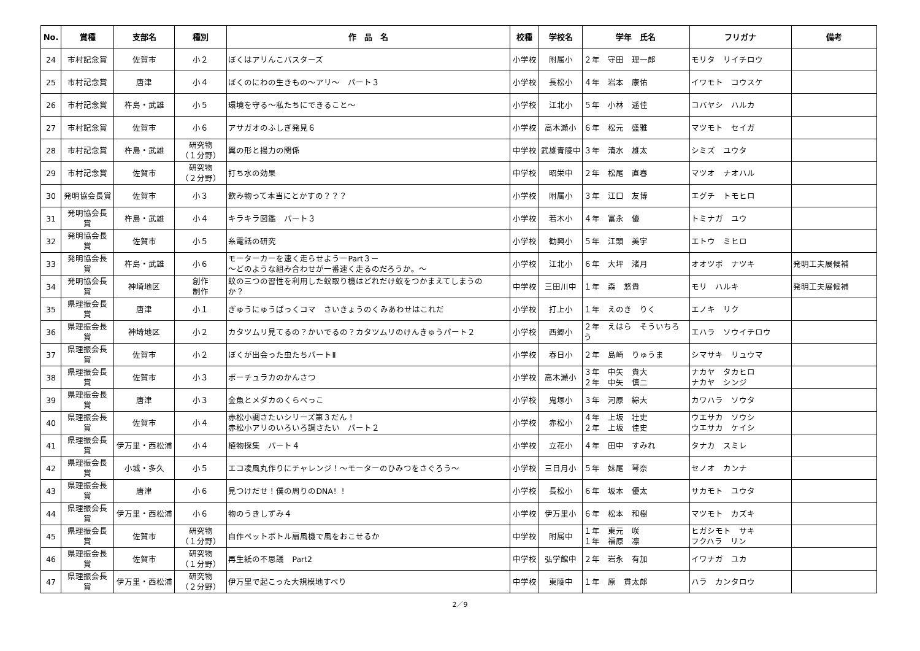| No. | 賞種 | 支部名 | 種別 | 作 品 名 | 校種 | 学校名 | 学年 氏名 | フリガナ | 備考 |
| --- | --- | --- | --- | --- | --- | --- | --- | --- | --- |
| 24 | 市村記念賞 | 佐賀市 | 小２ | ぼくはアリんこバスターズ | 小学校 | 附属小 | ２年 守田 理一郎 | モリタ リイチロウ | |
| 25 | 市村記念賞 | 唐津 | 小４ | ぼくのにわの生きもの～アリ～ パート３ | 小学校 | 長松小 | ４年 岩本 康佑 | イワモト コウスケ | |
| 26 | 市村記念賞 | 杵島・武雄 | 小５ | 環境を守る～私たちにできること～ | 小学校 | 江北小 | ５年 小林 遥佳 | コバヤシ ハルカ | |
| 27 | 市村記念賞 | 佐賀市 | 小６ | アサガオのふしぎ発見６ | 小学校 | 高木瀬小 | ６年 松元 盛雅 | マツモト セイガ | |
| 28 | 市村記念賞 | 杵島・武雄 | 研究物 （１分野） | 翼の形と揚力の関係 | 中学校 | 武雄青陵中 | ３年 清水 雄太 | シミズ ユウタ | |
| 29 | 市村記念賞 | 佐賀市 | 研究物 （２分野） | 打ち水の効果 | 中学校 | 昭栄中 | ２年 松尾 直春 | マツオ ナオハル | |
| 30 | 発明協会長賞 | 佐賀市 | 小３ | 飲み物って本当にとかすの？？？ | 小学校 | 附属小 | ３年 江口 友博 | エグチ トモヒロ | |
| 31 | 発明協会長 賞 | 杵島・武雄 | 小４ | キラキラ図鑑 パート３ | 小学校 | 若木小 | ４年 富永 優 | トミナガ ユウ | |
| 32 | 発明協会長 賞 | 佐賀市 | 小５ | 糸電話の研究 | 小学校 | 勧興小 | ５年 江頭 美宇 | エトウ ミヒロ | |
| 33 | 発明協会長 賞 | 杵島・武雄 | 小６ | モーターカーを速く走らせようーPart３－ ～どのような組み合わせが一番速く走るのだろうか。～ | 小学校 | 江北小 | ６年 大坪 渚月 | オオツボ ナツキ | 発明工夫展候補 |
| 34 | 発明協会長 賞 | 神埼地区 | 創作 制作 | 蚊の三つの習性を利用した蚊取り機はどれだけ蚊をつかまえてしまうの か？ | 中学校 | 三田川中 | １年 森 悠貴 | モリ ハルキ | 発明工夫展候補 |
| 35 | 県理振会長 賞 | 唐津 | 小１ | ぎゅうにゅうぱっくコマ さいきょうのくみあわせはこれだ | 小学校 | 打上小 | １年 えのき りく | エノキ リク | |
| 36 | 県理振会長 賞 | 神埼地区 | 小２ | カタツムリ見てるの？かいでるの？カタツムリのけんきゅうパート２ | 小学校 | 西郷小 | ２年 えはら そういちろ う | エハラ ソウイチロウ | |
| 37 | 県理振会長 賞 | 佐賀市 | 小２ | ぼくが出会った虫たちパートⅡ | 小学校 | 春日小 | ２年 島崎 りゅうま | シマサキ リュウマ | |
| 38 | 県理振会長 賞 | 佐賀市 | 小３ | ポーチュラカのかんさつ | 小学校 | 高木瀬小 | ３年 中矢 貴大 ２年 中矢 慎二 | ナカヤ タカヒロ ナカヤ シンジ | |
| 39 | 県理振会長 賞 | 唐津 | 小３ | 金魚とメダカのくらべっこ | 小学校 | 鬼塚小 | ３年 河原 綜大 | カワハラ ソウタ | |
| 40 | 県理振会長 賞 | 佐賀市 | 小４ | 赤松小調さたいシリーズ第３だん！ 赤松小アリのいろいろ調さたい パート２ | 小学校 | 赤松小 | ４年 上坂 壮史 ２年 上坂 佳史 | ウエサカ ソウシ ウエサカ ケイシ | |
| 41 | 県理振会長 賞 | 伊万里・西松浦 | 小４ | 植物採集 パート４ | 小学校 | 立花小 | ４年 田中 すみれ | タナカ スミレ | |
| 42 | 県理振会長 賞 | 小城・多久 | 小５ | エコ凌風丸作りにチャレンジ！～モーターのひみつをさぐろう～ | 小学校 | 三日月小 | ５年 妹尾 琴奈 | セノオ カンナ | |
| 43 | 県理振会長 賞 | 唐津 | 小６ | 見つけだせ！僕の周りのDNA！！ | 小学校 | 長松小 | ６年 坂本 優太 | サカモト ユウタ | |
| 44 | 県理振会長 賞 | 伊万里・西松浦 | 小６ | 物のうきしずみ４ | 小学校 | 伊万里小 | ６年 松本 和樹 | マツモト カズキ | |
| 45 | 県理振会長 賞 | 佐賀市 | 研究物 （１分野） | 自作ペットボトル扇風機で風をおこせるか | 中学校 | 附属中 | １年 東元 咲 １年 福原 凛 | ヒガシモト サキ フクハラ リン | |
| 46 | 県理振会長 賞 | 佐賀市 | 研究物 （１分野） | 再生紙の不思議 Part2 | 中学校 | 弘学館中 | ２年 岩永 有加 | イワナガ ユカ | |
| 47 | 県理振会長 賞 | 伊万里・西松浦 | 研究物 （２分野） | 伊万里で起こった大規模地すべり | 中学校 | 東陵中 | １年 原 貫太郎 | ハラ カンタロウ | |
2／9